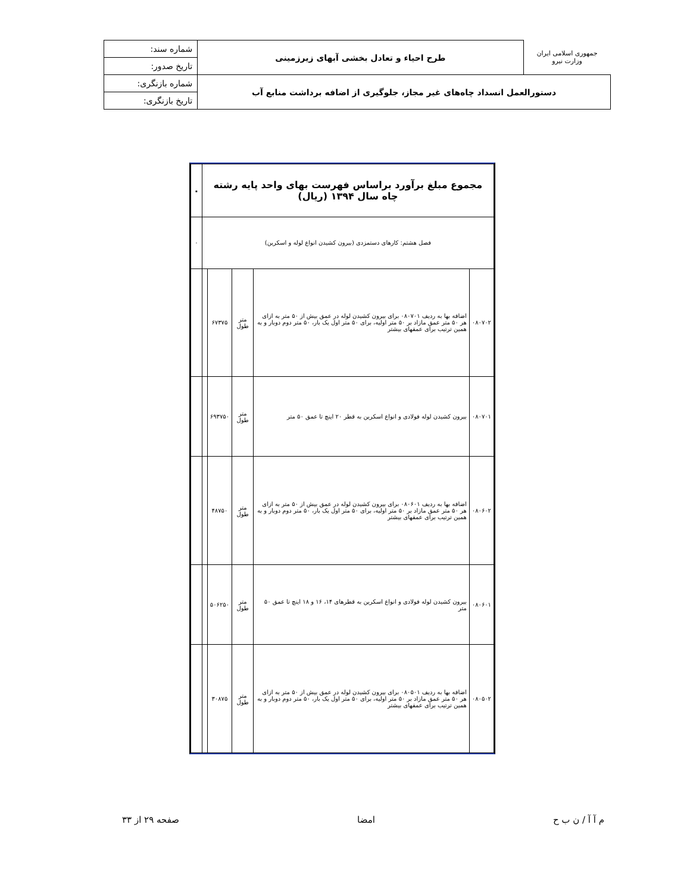| جمهوری اسلامی ایران وزارت نیرو | طرح احیاء و تعادل بخشی آبهای زیرزمینی | شماره سند: |
| | | تاریخ صدور: |
| دستورالعمل انسداد چاه‌های غیر مجاز، جلوگیری از اضافه برداشت منابع آب | | شماره بازنگری: |
| | | تاریخ بازنگری: |
| مجموع مبلغ برآورد براساس فهرست بهای واحد پایه رشته چاه سال ۱۳۹۴ (ریال) | | | | | ۰ |
| --- | --- | --- | --- | --- | --- |
| فصل هشتم: کارهای دستمزدی (بیرون کشیدن انواع لوله و اسکرین) | | | | | ۰ |
| ۰۸۰۷۰۲ | اضافه بها به ردیف ۰۸۰۷۰۱ برای بیرون کشیدن لوله در عمق بیش از ۵۰ متر به ازای هر ۵۰ متر عمق مازاد بر ۵۰ متر اولیه، برای ۵۰ متر اول یک بار، ۵۰ متر دوم دوبار و به همین ترتیب برای عمقهای بیشتر | متر طول | ۶۷۳۷۵ | | |
| ۰۸۰۷۰۱ | بیرون کشیدن لوله فولادی و انواع اسکرین به قطر ۲۰ اینچ تا عمق ۵۰ متر | متر طول | ۶۹۳۷۵۰ | | |
| ۰۸۰۶۰۲ | اضافه بها به ردیف ۰۸۰۶۰۱ برای بیرون کشیدن لوله در عمق بیش از ۵۰ متر به ازای هر ۵۰ متر عمق مازاد بر ۵۰ متر اولیه، برای ۵۰ متر اول یک بار، ۵۰ متر دوم دوبار و به همین ترتیب برای عمقهای بیشتر | متر طول | ۴۸۷۵۰ | | |
| ۰۸۰۶۰۱ | بیرون کشیدن لوله فولادی و انواع اسکرین به قطرهای ۱۴، ۱۶ و ۱۸ اینچ تا عمق ۵۰ متر | متر طول | ۵۰۶۲۵۰ | | |
| ۰۸۰۵۰۲ | اضافه بها به ردیف ۰۸۰۵۰۱ برای بیرون کشیدن لوله در عمق بیش از ۵۰ متر به ازای هر ۵۰ متر عمق مازاد بر ۵۰ متر اولیه، برای ۵۰ متر اول یک بار، ۵۰ متر دوم دوبار و به همین ترتیب برای عمقهای بیشتر | متر طول | ۳۰۸۷۵ | | |
م آ آ / ن ب ح امضا صفحه ۲۹ از ۳۳